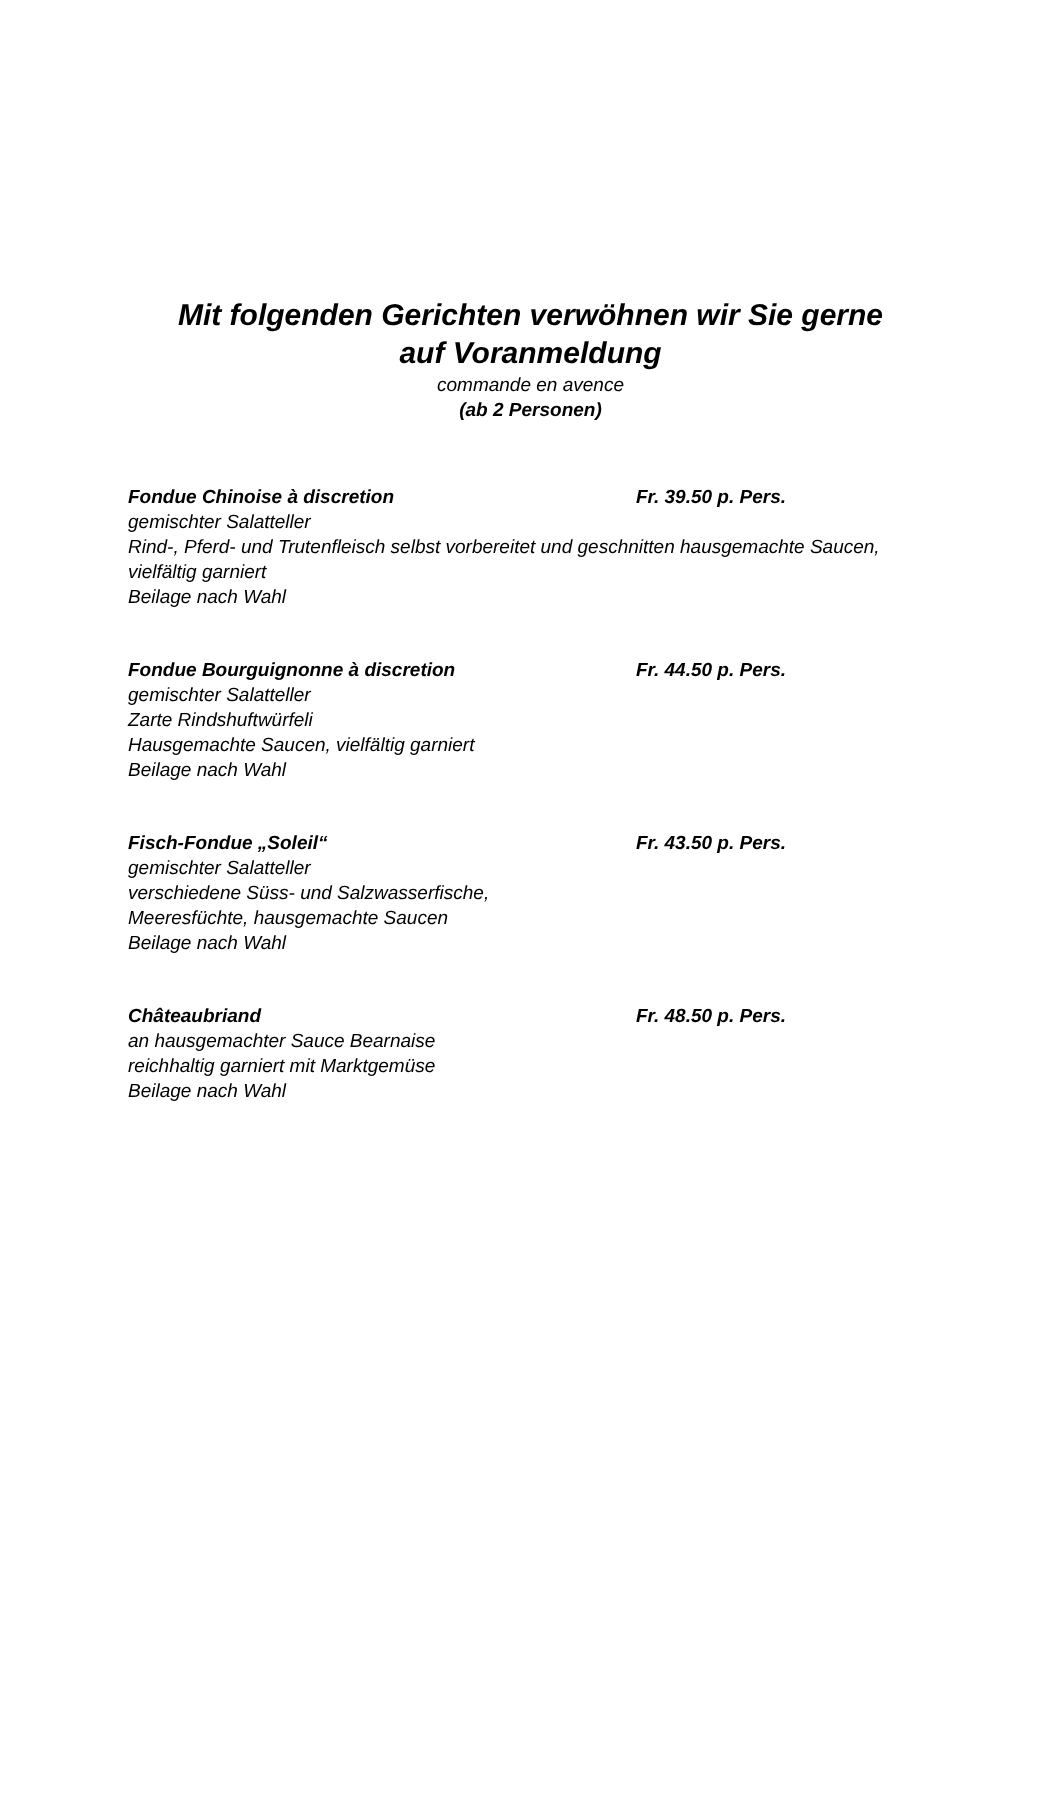Mit folgenden Gerichten verwöhnen wir Sie gerne
auf Voranmeldung
commande en avence
(ab 2 Personen)
Fondue Chinoise à discretion Fr. 39.50 p. Pers.
gemischter Salatteller
Rind-, Pferd- und Trutenfleisch selbst vorbereitet und geschnitten hausgemachte Saucen, vielfältig garniert
Beilage nach Wahl
Fondue Bourguignonne à discretion Fr. 44.50 p. Pers.
gemischter Salatteller
Zarte Rindshuftwürfeli
Hausgemachte Saucen, vielfältig garniert
Beilage nach Wahl
Fisch-Fondue „Soleil“ Fr. 43.50 p. Pers.
gemischter Salatteller
verschiedene Süss- und Salzwasserfische,
Meeresfüchte, hausgemachte Saucen
Beilage nach Wahl
Châteaubriand Fr. 48.50 p. Pers.
an hausgemachter Sauce Bearnaise
reichhaltig garniert mit Marktgemüse
Beilage nach Wahl